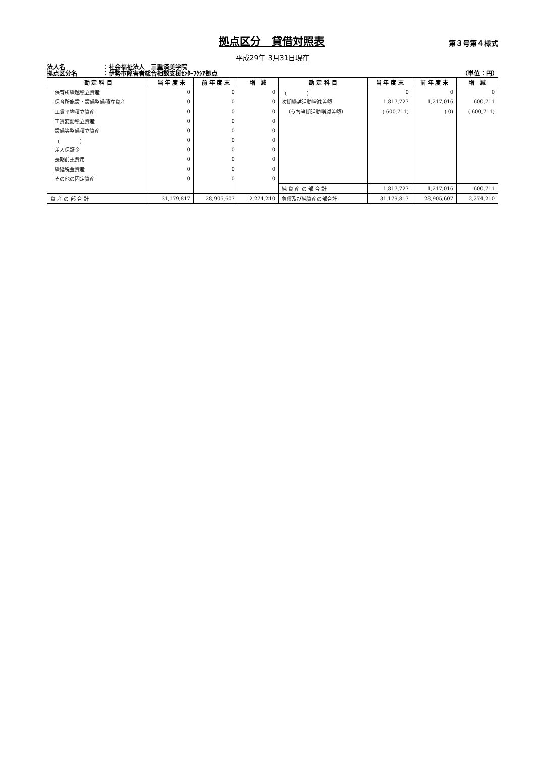拠点区分　貸借対照表
第３号第４様式
平成29年 3月31日現在
法人名 ：社会福祉法人　三重済美学院
拠点区分名 ：伊勢市障害者総合相談支援ｾﾝﾀｰﾌｸｼｱ拠点
（単位：円）
| 勘 定 科 目 | 当 年 度 末 | 前 年 度 末 | 増 減 | 勘 定 科 目 | 当 年 度 末 | 前 年 度 末 | 増 減 |
| --- | --- | --- | --- | --- | --- | --- | --- |
| 保育所繰越積立資産 | 0 | 0 | 0 | （ ） | 0 | 0 | 0 |
| 保育所施設・設備整備積立資産 | 0 | 0 | 0 | 次期繰越活動増減差額 | 1,817,727 | 1,217,016 | 600,711 |
| 工賃平均積立資産 | 0 | 0 | 0 | （うち当期活動増減差額） | ( 600,711) | ( 0) | ( 600,711) |
| 工賃変動積立資産 | 0 | 0 | 0 | | | | |
| 設備等整備積立資産 | 0 | 0 | 0 | | | | |
| （ ） | 0 | 0 | 0 | | | | |
| 差入保証金 | 0 | 0 | 0 | | | | |
| 長期前払費用 | 0 | 0 | 0 | | | | |
| 繰延税金資産 | 0 | 0 | 0 | | | | |
| その他の固定資産 | 0 | 0 | 0 | | | | |
| | | | | 純 資 産 の 部 合 計 | 1,817,727 | 1,217,016 | 600,711 |
| 資 産 の 部 合 計 | 31,179,817 | 28,905,607 | 2,274,210 | 負債及び純資産の部合計 | 31,179,817 | 28,905,607 | 2,274,210 |